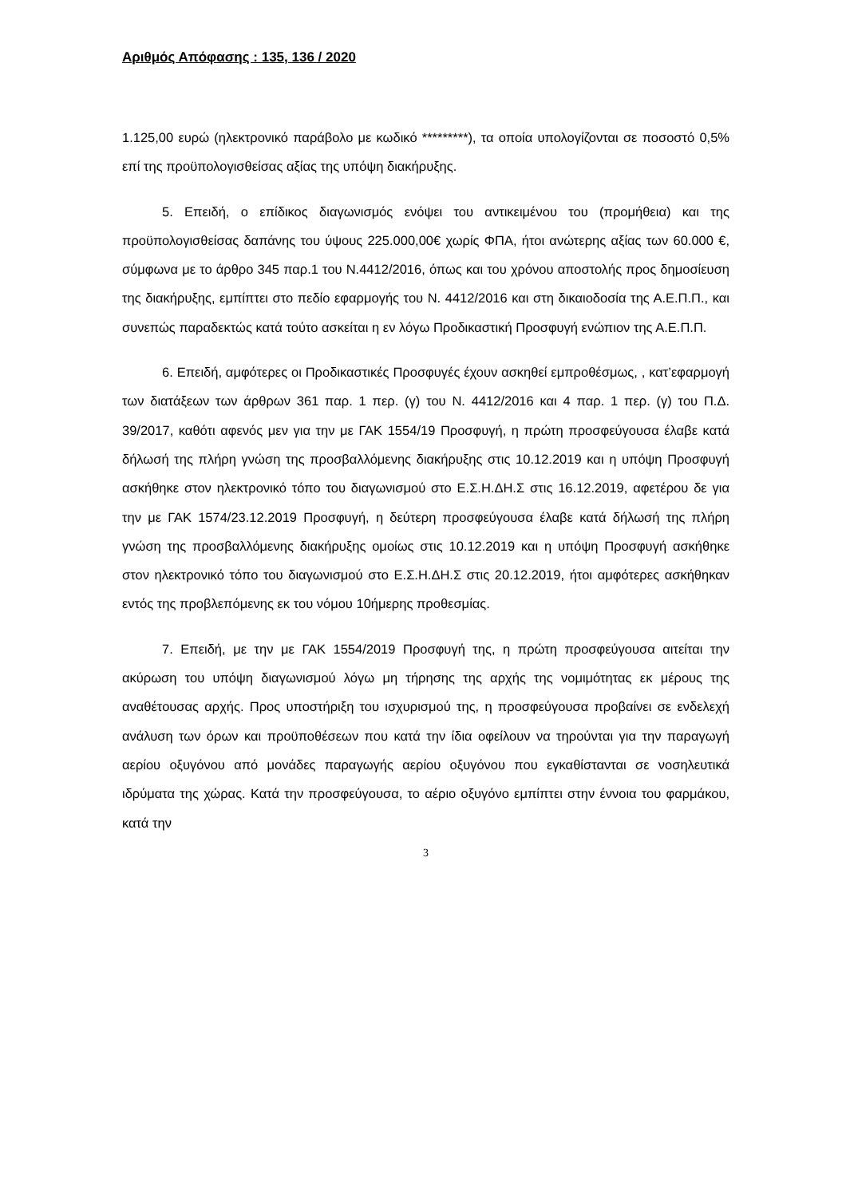Αριθμός Απόφασης : 135, 136 / 2020
1.125,00 ευρώ (ηλεκτρονικό παράβολο με κωδικό *********), τα οποία υπολογίζονται σε ποσοστό 0,5% επί της προϋπολογισθείσας αξίας της υπόψη διακήρυξης.
5. Επειδή, ο επίδικος διαγωνισμός ενόψει του αντικειμένου του (προμήθεια) και της προϋπολογισθείσας δαπάνης του ύψους 225.000,00€ χωρίς ΦΠΑ, ήτοι ανώτερης αξίας των 60.000 €, σύμφωνα με το άρθρο 345 παρ.1 του Ν.4412/2016, όπως και του χρόνου αποστολής προς δημοσίευση της διακήρυξης, εμπίπτει στο πεδίο εφαρμογής του Ν. 4412/2016 και στη δικαιοδοσία της Α.Ε.Π.Π., και συνεπώς παραδεκτώς κατά τούτο ασκείται η εν λόγω Προδικαστική Προσφυγή ενώπιον της Α.Ε.Π.Π.
6. Επειδή, αμφότερες οι Προδικαστικές Προσφυγές έχουν ασκηθεί εμπροθέσμως, , κατ’εφαρμογή των διατάξεων των άρθρων 361 παρ. 1 περ. (γ) του Ν. 4412/2016 και 4 παρ. 1 περ. (γ) του Π.Δ. 39/2017, καθότι αφενός μεν για την με ΓΑΚ 1554/19 Προσφυγή, η πρώτη προσφεύγουσα έλαβε κατά δήλωσή της πλήρη γνώση της προσβαλλόμενης διακήρυξης στις 10.12.2019 και η υπόψη Προσφυγή ασκήθηκε στον ηλεκτρονικό τόπο του διαγωνισμού στο Ε.Σ.Η.ΔΗ.Σ στις 16.12.2019, αφετέρου δε για την με ΓΑΚ 1574/23.12.2019 Προσφυγή, η δεύτερη προσφεύγουσα έλαβε κατά δήλωσή της πλήρη γνώση της προσβαλλόμενης διακήρυξης ομοίως στις 10.12.2019 και η υπόψη Προσφυγή ασκήθηκε στον ηλεκτρονικό τόπο του διαγωνισμού στο Ε.Σ.Η.ΔΗ.Σ στις 20.12.2019, ήτοι αμφότερες ασκήθηκαν εντός της προβλεπόμενης εκ του νόμου 10ήμερης προθεσμίας.
7. Επειδή, με την με ΓΑΚ 1554/2019 Προσφυγή της, η πρώτη προσφεύγουσα αιτείται την ακύρωση του υπόψη διαγωνισμού λόγω μη τήρησης της αρχής της νομιμότητας εκ μέρους της αναθέτουσας αρχής. Προς υποστήριξη του ισχυρισμού της, η προσφεύγουσα προβαίνει σε ενδελεχή ανάλυση των όρων και προϋποθέσεων που κατά την ίδια οφείλουν να τηρούνται για την παραγωγή αερίου οξυγόνου από μονάδες παραγωγής αερίου οξυγόνου που εγκαθίστανται σε νοσηλευτικά ιδρύματα της χώρας. Κατά την προσφεύγουσα, το αέριο οξυγόνο εμπίπτει στην έννοια του φαρμάκου, κατά την
3